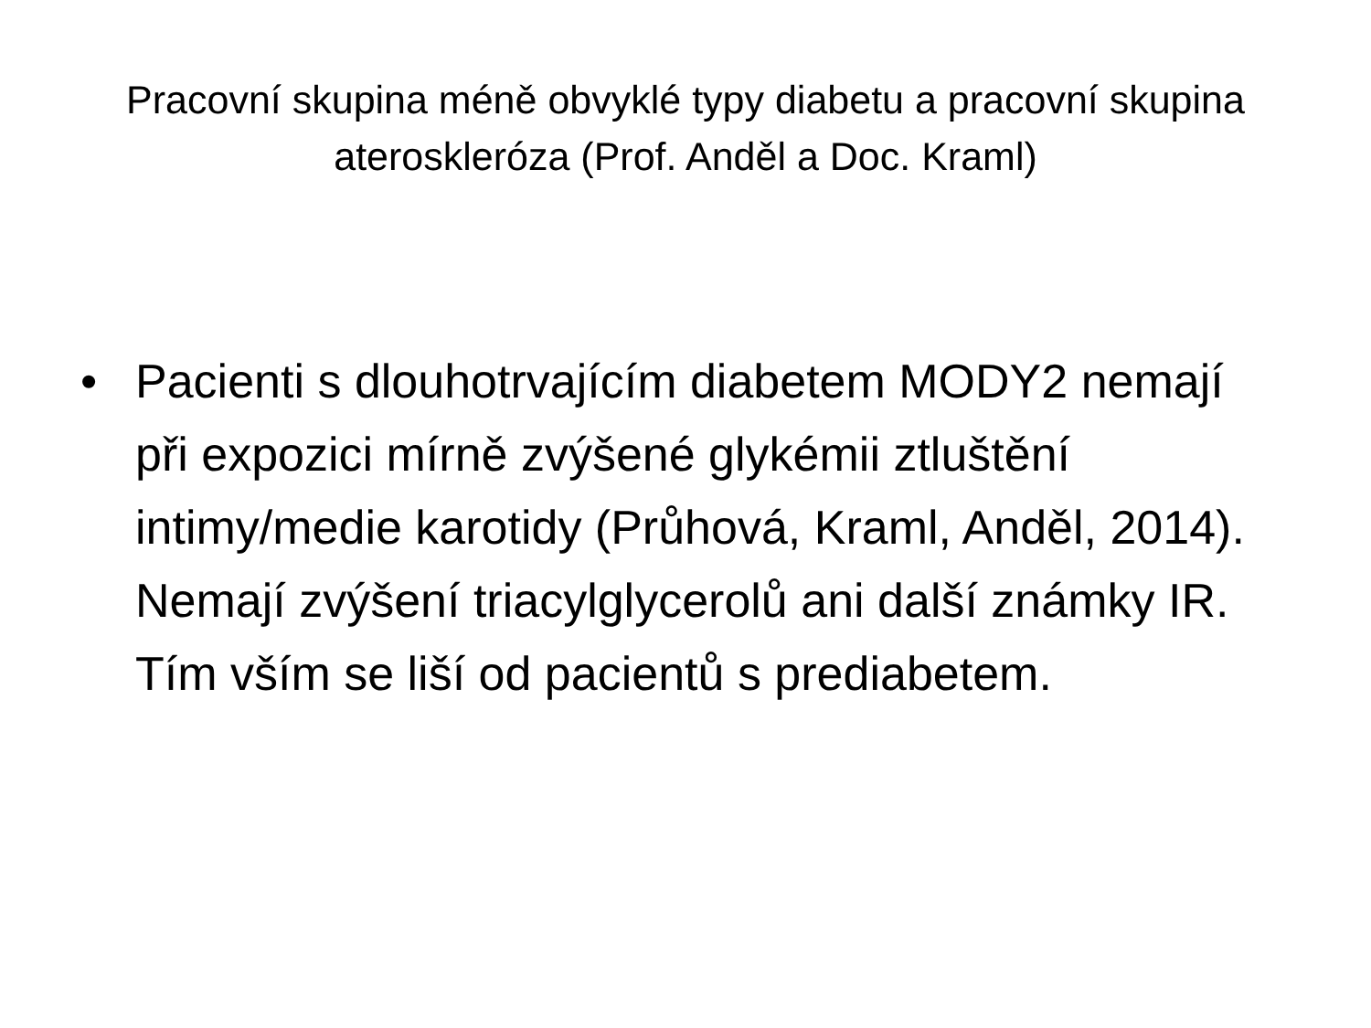Pracovní skupina méně obvyklé typy diabetu a pracovní skupina ateroskleróza (Prof. Anděl a Doc. Kraml)
• Pacienti s dlouhotrvajícím diabetem MODY2 nemají při expozici mírně zvýšené glykémii ztluštění intimy/medie karotidy (Průhová, Kraml, Anděl, 2014). Nemají zvýšení triacylglycerolů ani další známky IR. Tím vším se liší od pacientů s prediabetem.